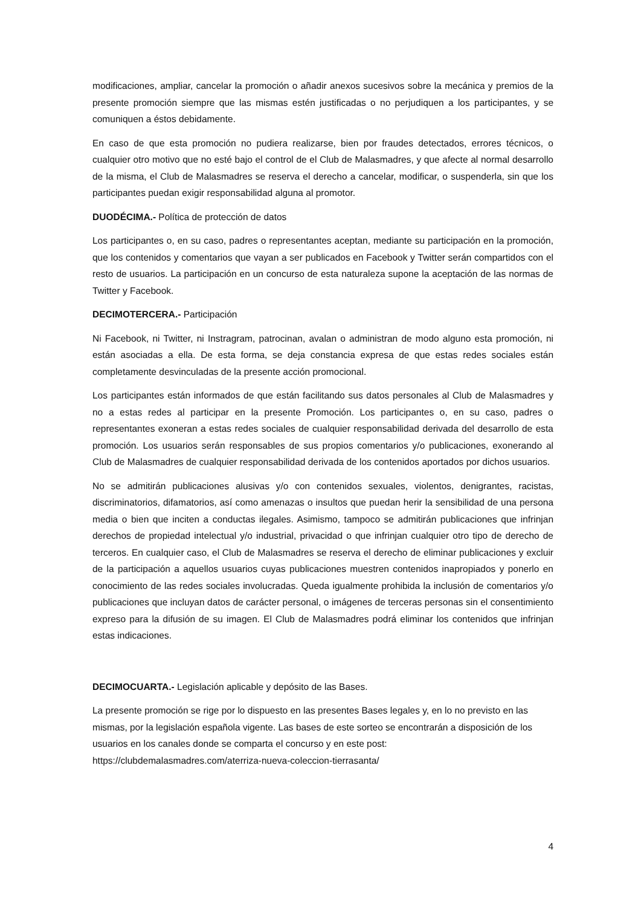modificaciones, ampliar, cancelar la promoción o añadir anexos sucesivos sobre la mecánica y premios de la presente promoción siempre que las mismas estén justificadas o no perjudiquen a los participantes, y se comuniquen a éstos debidamente.
En caso de que esta promoción no pudiera realizarse, bien por fraudes detectados, errores técnicos, o cualquier otro motivo que no esté bajo el control de el Club de Malasmadres, y que afecte al normal desarrollo de la misma, el Club de Malasmadres se reserva el derecho a cancelar, modificar, o suspenderla, sin que los participantes puedan exigir responsabilidad alguna al promotor.
DUODÉCIMA.- Política de protección de datos
Los participantes o, en su caso, padres o representantes aceptan, mediante su participación en la promoción, que los contenidos y comentarios que vayan a ser publicados en Facebook y Twitter serán compartidos con el resto de usuarios. La participación en un concurso de esta naturaleza supone la aceptación de las normas de Twitter y Facebook.
DECIMOTERCERA.- Participación
Ni Facebook, ni Twitter, ni Instragram, patrocinan, avalan o administran de modo alguno esta promoción, ni están asociadas a ella. De esta forma, se deja constancia expresa de que estas redes sociales están completamente desvinculadas de la presente acción promocional.
Los participantes están informados de que están facilitando sus datos personales al Club de Malasmadres y no a estas redes al participar en la presente Promoción. Los participantes o, en su caso, padres o representantes exoneran a estas redes sociales de cualquier responsabilidad derivada del desarrollo de esta promoción. Los usuarios serán responsables de sus propios comentarios y/o publicaciones, exonerando al Club de Malasmadres de cualquier responsabilidad derivada de los contenidos aportados por dichos usuarios.
No se admitirán publicaciones alusivas y/o con contenidos sexuales, violentos, denigrantes, racistas, discriminatorios, difamatorios, así como amenazas o insultos que puedan herir la sensibilidad de una persona media o bien que inciten a conductas ilegales. Asimismo, tampoco se admitirán publicaciones que infrinjan derechos de propiedad intelectual y/o industrial, privacidad o que infrinjan cualquier otro tipo de derecho de terceros. En cualquier caso, el Club de Malasmadres se reserva el derecho de eliminar publicaciones y excluir de la participación a aquellos usuarios cuyas publicaciones muestren contenidos inapropiados y ponerlo en conocimiento de las redes sociales involucradas. Queda igualmente prohibida la inclusión de comentarios y/o publicaciones que incluyan datos de carácter personal, o imágenes de terceras personas sin el consentimiento expreso para la difusión de su imagen. El Club de Malasmadres podrá eliminar los contenidos que infrinjan estas indicaciones.
DECIMOCUARTA.- Legislación aplicable y depósito de las Bases.
La presente promoción se rige por lo dispuesto en las presentes Bases legales y, en lo no previsto en las mismas, por la legislación española vigente. Las bases de este sorteo se encontrarán a disposición de los usuarios en los canales donde se comparta el concurso y en este post: https://clubdemalasmadres.com/aterriza-nueva-coleccion-tierrasanta/
4